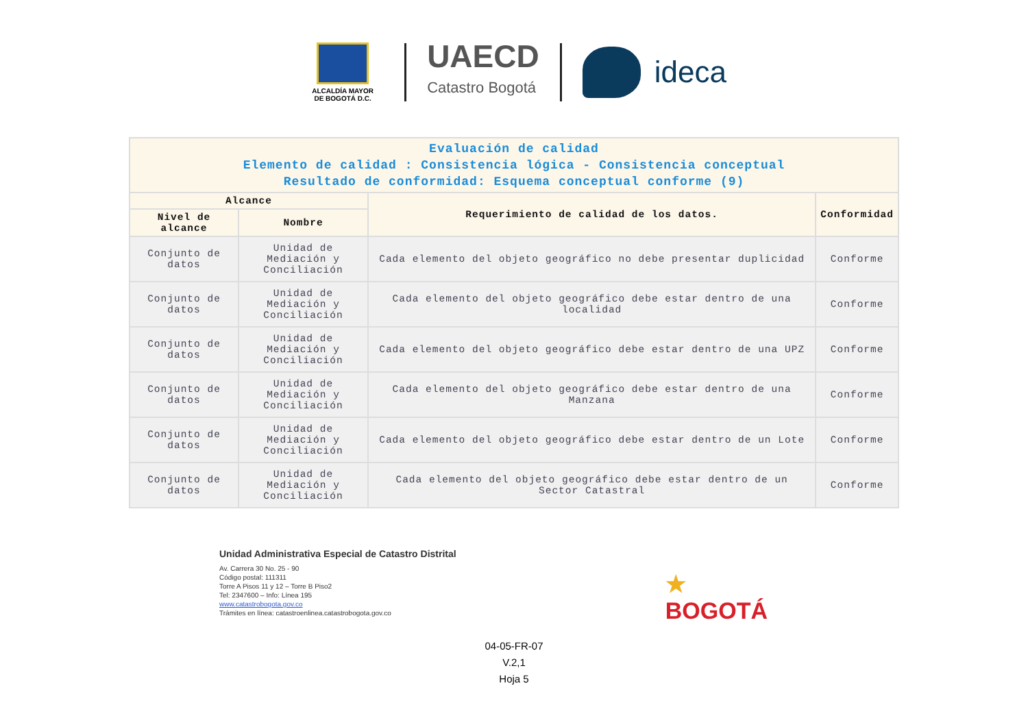ALCALDÍA MAYOR
DE BOGOTÁ D.C.
UAECD
Catastro Bogotá
ideca
| Evaluación de calidad Elemento de calidad : Consistencia lógica - Consistencia conceptual Resultado de conformidad: Esquema conceptual conforme (9) | | | |
| --- | --- | --- | --- |
| Alcance | | Requerimiento de calidad de los datos. | Conformidad |
| Nivel de alcance | Nombre | | |
| Conjunto de datos | Unidad de Mediación y Conciliación | Cada elemento del objeto geográfico no debe presentar duplicidad | Conforme |
| Conjunto de datos | Unidad de Mediación y Conciliación | Cada elemento del objeto geográfico debe estar dentro de una localidad | Conforme |
| Conjunto de datos | Unidad de Mediación y Conciliación | Cada elemento del objeto geográfico debe estar dentro de una UPZ | Conforme |
| Conjunto de datos | Unidad de Mediación y Conciliación | Cada elemento del objeto geográfico debe estar dentro de una Manzana | Conforme |
| Conjunto de datos | Unidad de Mediación y Conciliación | Cada elemento del objeto geográfico debe estar dentro de un Lote | Conforme |
| Conjunto de datos | Unidad de Mediación y Conciliación | Cada elemento del objeto geográfico debe estar dentro de un Sector Catastral | Conforme |
Unidad Administrativa Especial de Catastro Distrital
Av. Carrera 30 No. 25 - 90
Código postal: 111311
Torre A Pisos 11 y 12 – Torre B Piso2
Tel: 2347600 – Info: Línea 195
www.catastrobogota.gov.co
Trámites en línea: catastroenlinea.catastrobogota.gov.co
★
BOGOTÁ
04-05-FR-07
V.2,1
Hoja 5